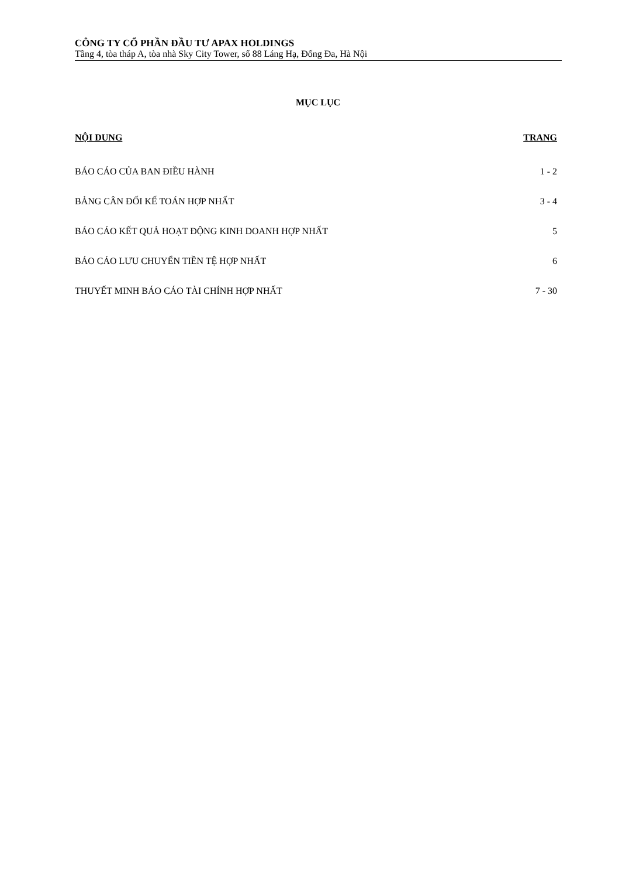CÔNG TY CỔ PHẦN ĐẦU TƯ APAX HOLDINGS
Tầng 4, tòa tháp A, tòa nhà Sky City Tower, số 88 Láng Hạ, Đống Đa, Hà Nội
MỤC LỤC
| NỘI DUNG | TRANG |
| --- | --- |
| BÁO CÁO CỦA BAN ĐIỀU HÀNH | 1 - 2 |
| BẢNG CÂN ĐỐI KẾ TOÁN HỢP NHẤT | 3 - 4 |
| BÁO CÁO KẾT QUẢ HOẠT ĐỘNG KINH DOANH HỢP NHẤT | 5 |
| BÁO CÁO LƯU CHUYỂN TIỀN TỆ HỢP NHẤT | 6 |
| THUYẾT MINH BÁO CÁO TÀI CHÍNH HỢP NHẤT | 7 - 30 |